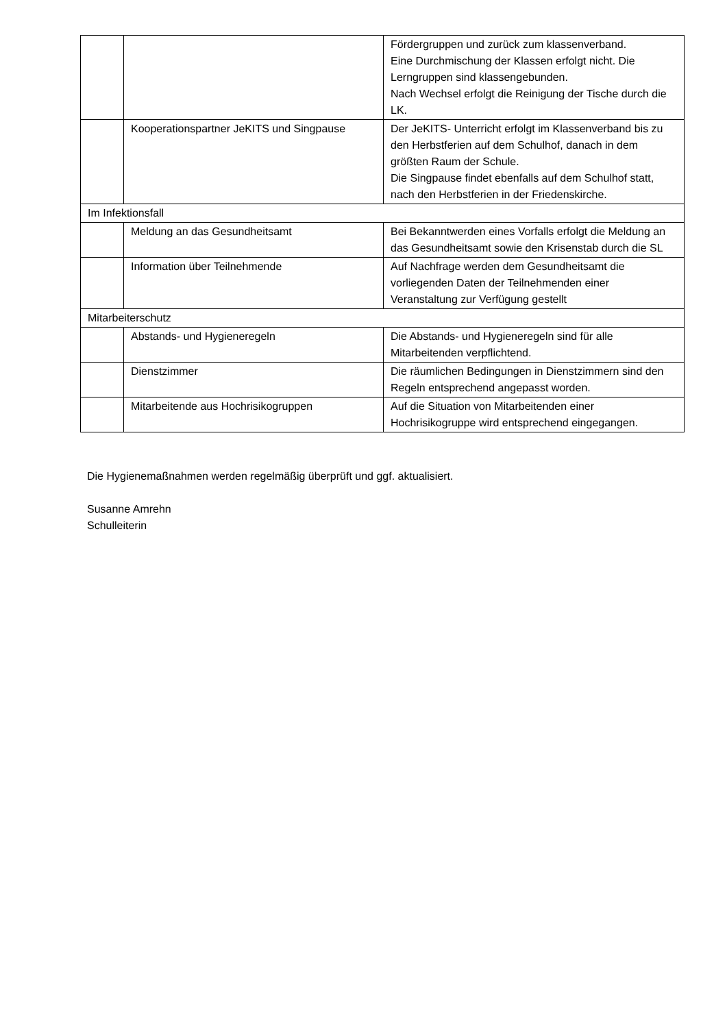| | | Fördergruppen und zurück zum klassenverband. Eine Durchmischung der Klassen erfolgt nicht. Die Lerngruppen sind klassengebunden. Nach Wechsel erfolgt die Reinigung der Tische durch die LK. |
| | Kooperationspartner JeKITS und Singpause | Der JeKITS- Unterricht erfolgt im Klassenverband bis zu den Herbstferien auf dem Schulhof, danach in dem größten Raum der Schule. Die Singpause findet ebenfalls auf dem Schulhof statt, nach den Herbstferien in der Friedenskirche. |
| Im Infektionsfall | | |
| | Meldung an das Gesundheitsamt | Bei Bekanntwerden eines Vorfalls erfolgt die Meldung an das Gesundheitsamt sowie den Krisenstab durch die SL |
| | Information über Teilnehmende | Auf Nachfrage werden dem Gesundheitsamt die vorliegenden Daten der Teilnehmenden einer Veranstaltung zur Verfügung gestellt |
| Mitarbeiterschutz | | |
| | Abstands- und Hygieneregeln | Die Abstands- und Hygieneregeln sind für alle Mitarbeitenden verpflichtend. |
| | Dienstzimmer | Die räumlichen Bedingungen in Dienstzimmern sind den Regeln entsprechend angepasst worden. |
| | Mitarbeitende aus Hochrisikogruppen | Auf die Situation von Mitarbeitenden einer Hochrisikogruppe wird entsprechend eingegangen. |
Die Hygienemaßnahmen werden regelmäßig überprüft und ggf. aktualisiert.
Susanne Amrehn
Schulleiterin